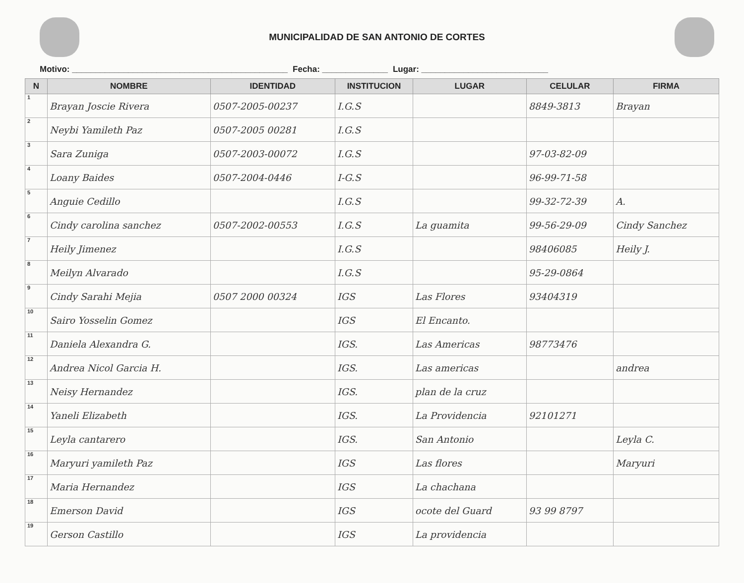MUNICIPALIDAD DE SAN ANTONIO DE CORTES
Motivo: ______________________________________________ Fecha: ______________ Lugar: ___________________________
| N | NOMBRE | IDENTIDAD | INSTITUCION | LUGAR | CELULAR | FIRMA |
| --- | --- | --- | --- | --- | --- | --- |
| 1 | Brayan Joscie Rivera | 0507-2005-00237 | I.G.S | | 8849-3813 | Brayan |
| 2 | Neybi Yamileth Paz | 0507-2005 00281 | I.G.S | | | |
| 3 | Sara Zuniga | 0507-2003-00072 | I.G.S | | 97-03-82-09 | |
| 4 | Loany Baides | 0507-2004-0446 | I-G.S | | 96-99-71-58 | |
| 5 | Anguie Cedillo | | I.G.S | | 99-32-72-39 | A. |
| 6 | Cindy carolina sanchez | 0507-2002-00553 | I.G.S | La guamita | 99-56-29-09 | Cindy Sanchez |
| 7 | Heily Jimenez | | I.G.S | | 98406085 | Heily J. |
| 8 | Meilyn Alvarado | | I.G.S | | 95-29-0864 | |
| 9 | Cindy Sarahi Mejia | 0507 2000 00324 | IGS | Las Flores | 93404319 | |
| 10 | Sairo Yosselin Gomez | | IGS | El Encanto. | | |
| 11 | Daniela Alexandra G. | | IGS. | Las Americas | 98773476 | |
| 12 | Andrea Nicol Garcia H. | | IGS. | Las americas | | andrea |
| 13 | Neisy Hernandez | | IGS. | plan de la cruz | | |
| 14 | Yaneli Elizabeth | | IGS. | La Providencia | 92101271 | |
| 15 | Leyla cantarero | | IGS. | San Antonio | | Leyla C. |
| 16 | Maryuri yamileth Paz | | IGS | Las flores | | Maryuri |
| 17 | Maria Hernandez | | IGS | La chachana | | |
| 18 | Emerson David | | IGS | ocote del Guard | 93 99 8797 | |
| 19 | Gerson Castillo | | IGS | La providencia | | |